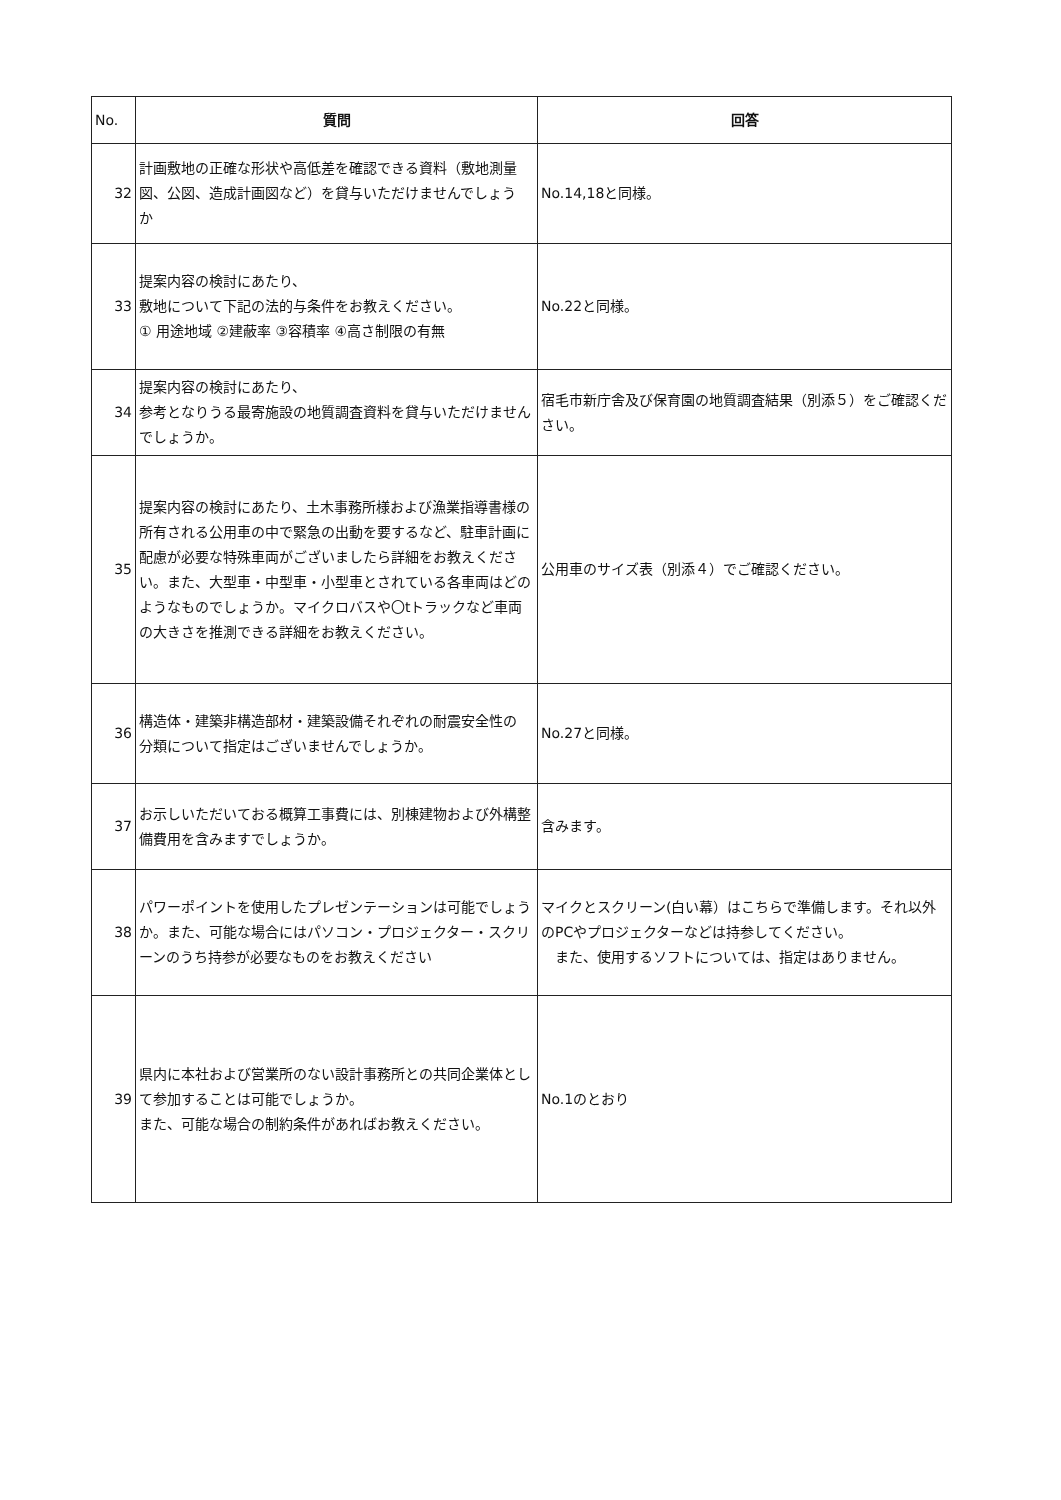| No. | 質問 | 回答 |
| 32 | 計画敷地の正確な形状や高低差を確認できる資料（敷地測量図、公図、造成計画図など）を貸与いただけませんでしょう か | No.14,18と同様。 |
| 33 | 提案内容の検討にあたり、 敷地について下記の法的与条件をお教えください。 ① 用途地域 ②建蔽率 ③容積率 ④高さ制限の有無 | No.22と同様。 |
| 34 | 提案内容の検討にあたり、 参考となりうる最寄施設の地質調査資料を貸与いただけませんでしょうか。 | 宿毛市新庁舎及び保育園の地質調査結果（別添５）をご確認ください。 |
| 35 | 提案内容の検討にあたり、土木事務所様および漁業指導書様の所有される公用車の中で緊急の出動を要するなど、駐車計画に配慮が必要な特殊車両がございましたら詳細をお教えください。また、大型車・中型車・小型車とされている各車両はどのようなものでしょうか。マイクロバスや〇tトラックなど車両の大きさを推測できる詳細をお教えください。 | 公用車のサイズ表（別添４）でご確認ください。 |
| 36 | 構造体・建築非構造部材・建築設備それぞれの耐震安全性の 分類について指定はございませんでしょうか。 | No.27と同様。 |
| 37 | お示しいただいておる概算工事費には、別棟建物および外構整備費用を含みますでしょうか。 | 含みます。 |
| 38 | パワーポイントを使用したプレゼンテーションは可能でしょうか。また、可能な場合にはパソコン・プロジェクター・スクリーンのうち持参が必要なものをお教えください | マイクとスクリーン(白い幕）はこちらで準備します。それ以外のPCやプロジェクターなどは持参してください。 また、使用するソフトについては、指定はありません。 |
| 39 | 県内に本社および営業所のない設計事務所との共同企業体として参加することは可能でしょうか。 また、可能な場合の制約条件があればお教えください。 | No.1のとおり |